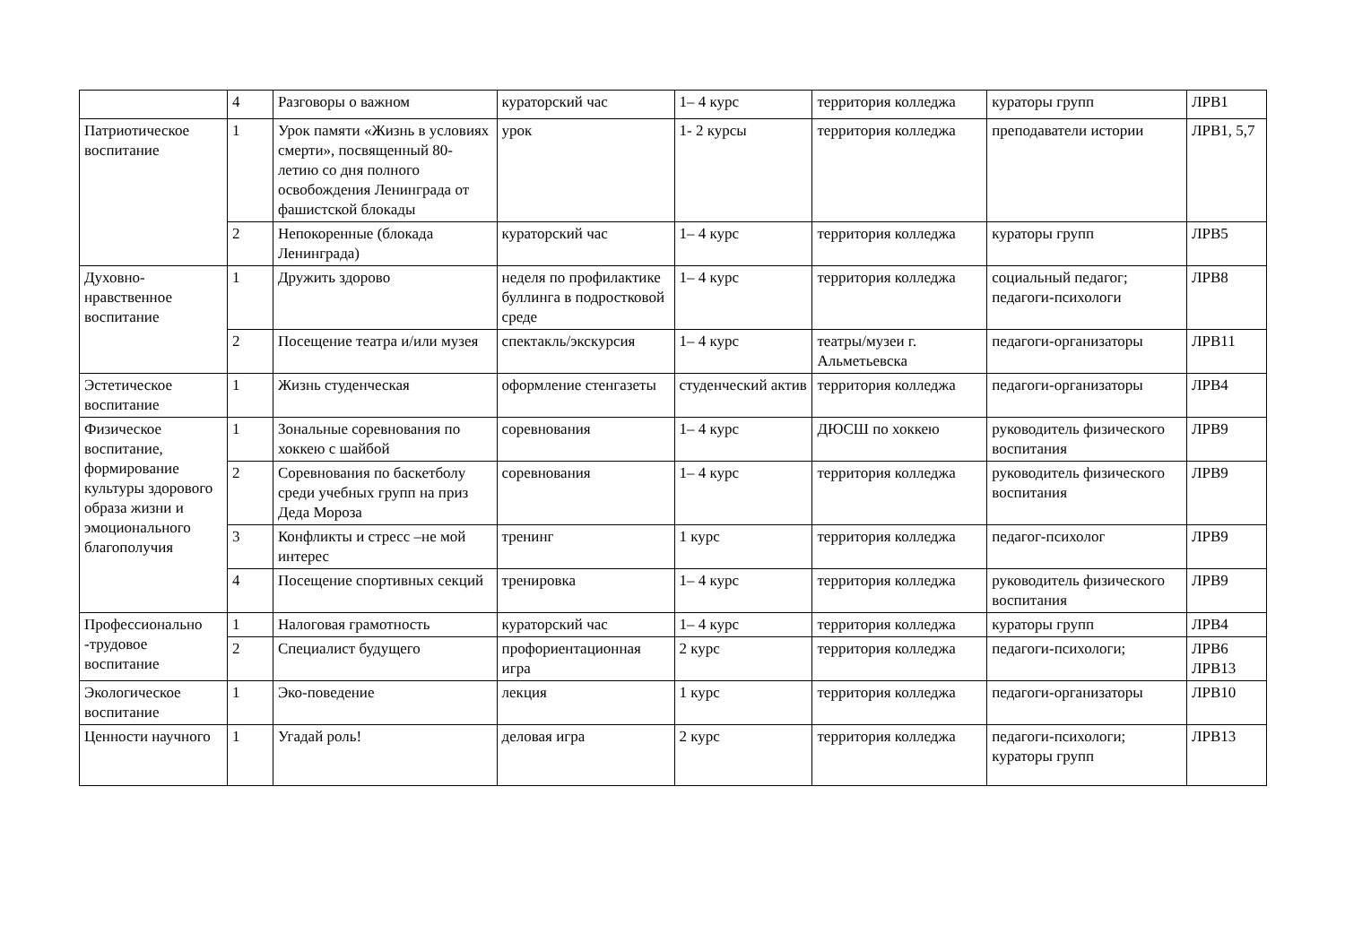| | 4 | Разговоры о важном | кураторский час | 1– 4 курс | территория колледжа | кураторы групп | ЛРВ1 |
| Патриотическое воспитание | 1 | Урок памяти «Жизнь в условиях смерти», посвященный 80-летию со дня полного освобождения Ленинграда от фашистской блокады | урок | 1- 2 курсы | территория колледжа | преподаватели истории | ЛРВ1, 5,7 |
| | 2 | Непокоренные (блокада Ленинграда) | кураторский час | 1– 4 курс | территория колледжа | кураторы групп | ЛРВ5 |
| Духовно-нравственное воспитание | 1 | Дружить здорово | неделя по профилактике буллинга в подростковой среде | 1– 4 курс | территория колледжа | социальный педагог; педагоги-психологи | ЛРВ8 |
| | 2 | Посещение театра и/или музея | спектакль/экскурсия | 1– 4 курс | театры/музеи г. Альметьевска | педагоги-организаторы | ЛРВ11 |
| Эстетическое воспитание | 1 | Жизнь студенческая | оформление стенгазеты | студенческий актив | территория колледжа | педагоги-организаторы | ЛРВ4 |
| Физическое воспитание, формирование культуры здорового образа жизни и эмоционального благополучия | 1 | Зональные соревнования по хоккею с шайбой | соревнования | 1– 4 курс | ДЮСШ по хоккею | руководитель физического воспитания | ЛРВ9 |
| | 2 | Соревнования по баскетболу среди учебных групп на приз Деда Мороза | соревнования | 1– 4 курс | территория колледжа | руководитель физического воспитания | ЛРВ9 |
| | 3 | Конфликты и стресс –не мой интерес | тренинг | 1 курс | территория колледжа | педагог-психолог | ЛРВ9 |
| | 4 | Посещение спортивных секций | тренировка | 1– 4 курс | территория колледжа | руководитель физического воспитания | ЛРВ9 |
| Профессионально -трудовое воспитание | 1 | Налоговая грамотность | кураторский час | 1– 4 курс | территория колледжа | кураторы групп | ЛРВ4 |
| | 2 | Специалист будущего | профориентационная игра | 2 курс | территория колледжа | педагоги-психологи; | ЛРВ6 ЛРВ13 |
| Экологическое воспитание | 1 | Эко-поведение | лекция | 1 курс | территория колледжа | педагоги-организаторы | ЛРВ10 |
| Ценности научного | 1 | Угадай роль! | деловая игра | 2 курс | территория колледжа | педагоги-психологи; кураторы групп | ЛРВ13 |